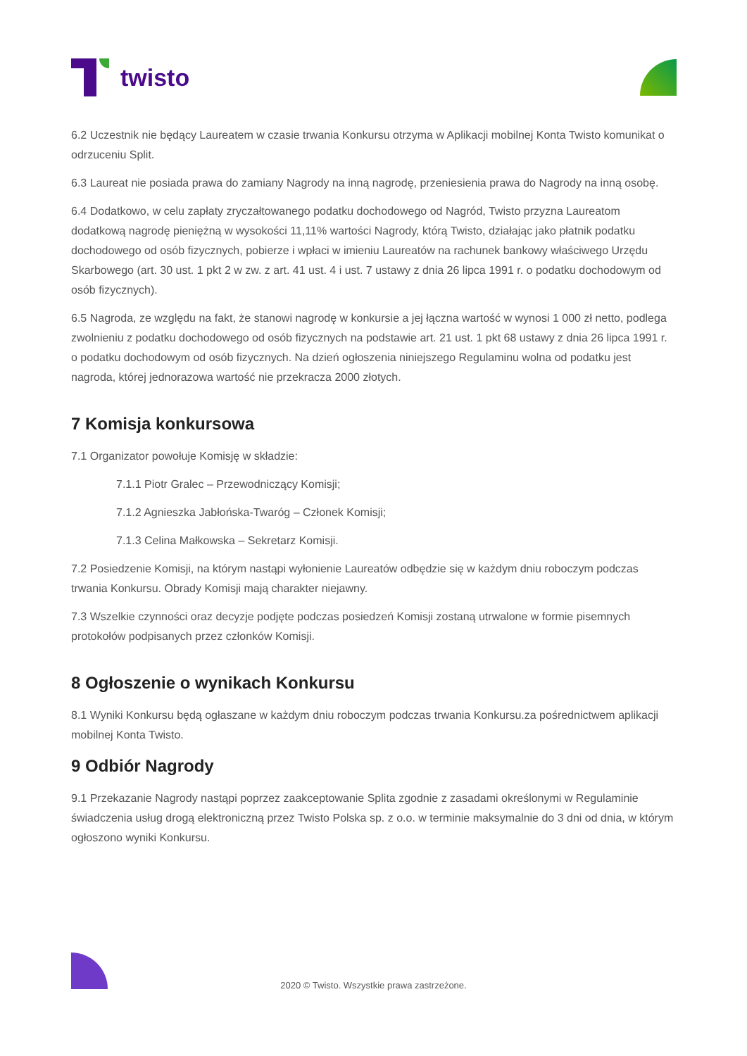twisto
6.2 Uczestnik nie będący Laureatem w czasie trwania Konkursu otrzyma w Aplikacji mobilnej Konta Twisto komunikat o odrzuceniu Split.
6.3 Laureat nie posiada prawa do zamiany Nagrody na inną nagrodę, przeniesienia prawa do Nagrody na inną osobę.
6.4 Dodatkowo, w celu zapłaty zryczałtowanego podatku dochodowego od Nagród, Twisto przyzna Laureatom dodatkową nagrodę pieniężną w wysokości 11,11% wartości Nagrody, którą Twisto, działając jako płatnik podatku dochodowego od osób fizycznych, pobierze i wpłaci w imieniu Laureatów na rachunek bankowy właściwego Urzędu Skarbowego (art. 30 ust. 1 pkt 2 w zw. z art. 41 ust. 4 i ust. 7 ustawy z dnia 26 lipca 1991 r. o podatku dochodowym od osób fizycznych).
6.5 Nagroda, ze względu na fakt, że stanowi nagrodę w konkursie a jej łączna wartość w wynosi 1 000 zł netto, podlega zwolnieniu z podatku dochodowego od osób fizycznych na podstawie art. 21 ust. 1 pkt 68 ustawy z dnia 26 lipca 1991 r. o podatku dochodowym od osób fizycznych. Na dzień ogłoszenia niniejszego Regulaminu wolna od podatku jest nagroda, której jednorazowa wartość nie przekracza 2000 złotych.
7 Komisja konkursowa
7.1 Organizator powołuje Komisję w składzie:
7.1.1 Piotr Gralec – Przewodniczący Komisji;
7.1.2 Agnieszka Jabłońska-Twaróg – Członek Komisji;
7.1.3 Celina Małkowska – Sekretarz Komisji.
7.2 Posiedzenie Komisji, na którym nastąpi wyłonienie Laureatów odbędzie się w każdym dniu roboczym podczas trwania Konkursu. Obrady Komisji mają charakter niejawny.
7.3 Wszelkie czynności oraz decyzje podjęte podczas posiedzeń Komisji zostaną utrwalone w formie pisemnych protokołów podpisanych przez członków Komisji.
8 Ogłoszenie o wynikach Konkursu
8.1 Wyniki Konkursu będą ogłaszane w każdym dniu roboczym podczas trwania Konkursu.za pośrednictwem aplikacji mobilnej Konta Twisto.
9 Odbiór Nagrody
9.1 Przekazanie Nagrody nastąpi poprzez zaakceptowanie Splita zgodnie z zasadami określonymi w Regulaminie świadczenia usług drogą elektroniczną przez Twisto Polska sp. z o.o. w terminie maksymalnie do 3 dni od dnia, w którym ogłoszono wyniki Konkursu.
2020 © Twisto. Wszystkie prawa zastrzeżone.